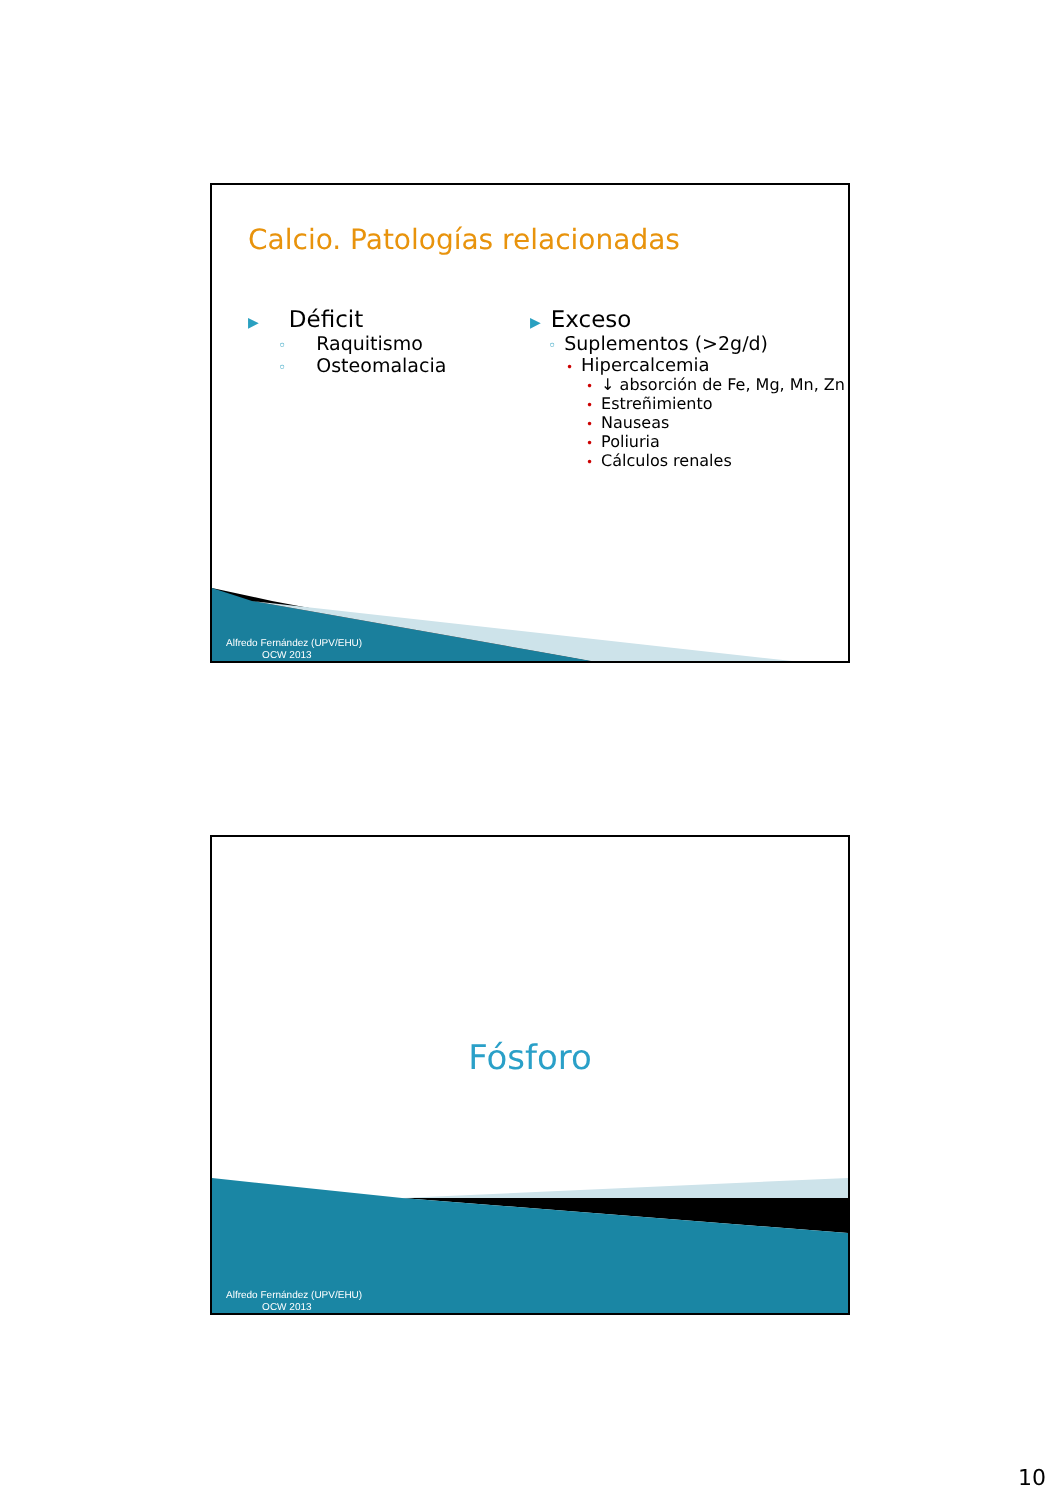Calcio. Patologías relacionadas
▶ Déficit
◦ Raquitismo
◦ Osteomalacia
▶ Exceso
◦ Suplementos (>2g/d)
• Hipercalcemia
• ↓ absorción de Fe, Mg, Mn, Zn
• Estreñimiento
• Nauseas
• Poliuria
• Cálculos renales
Alfredo Fernández (UPV/EHU)
OCW 2013
Fósforo
Alfredo Fernández (UPV/EHU)
OCW 2013
10